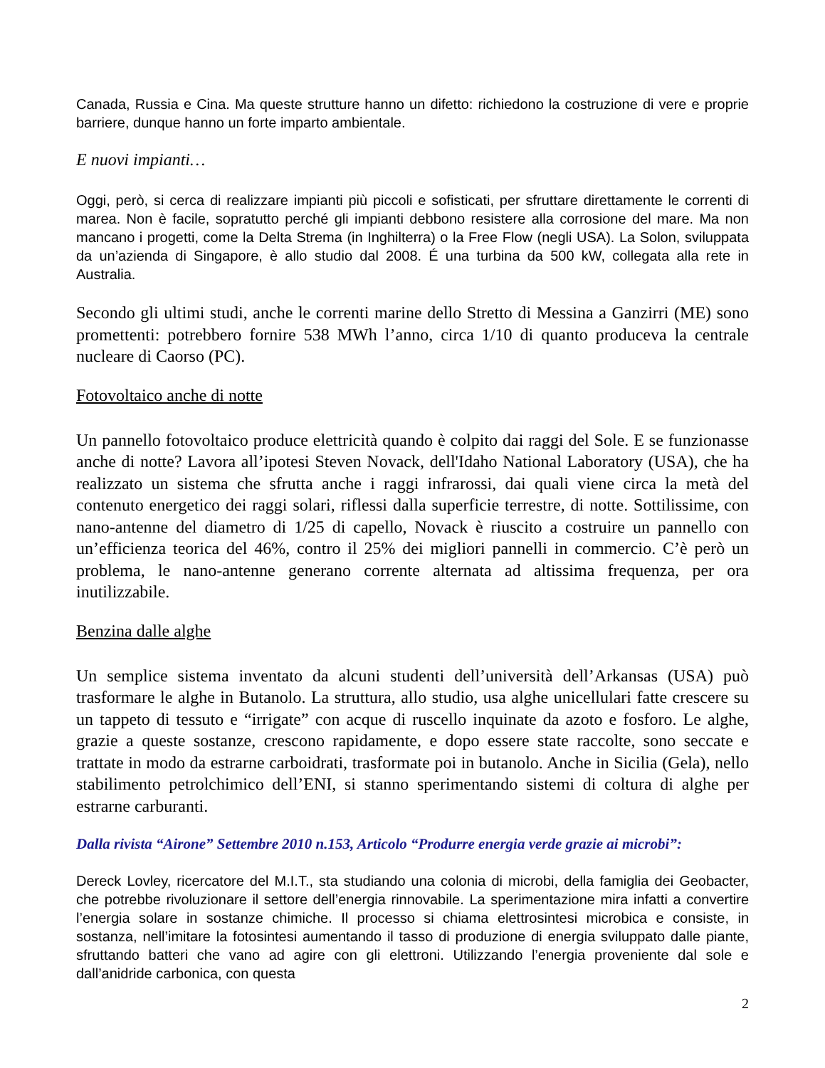Canada, Russia e Cina. Ma queste strutture hanno un difetto: richiedono la costruzione di vere e proprie barriere, dunque hanno un forte imparto ambientale.
E nuovi impianti…
Oggi, però, si cerca di realizzare impianti più piccoli e sofisticati, per sfruttare direttamente le correnti di marea. Non è facile, sopratutto perché gli impianti debbono resistere alla corrosione del mare. Ma non mancano i progetti, come la Delta Strema (in Inghilterra) o la Free Flow (negli USA). La Solon, sviluppata da un’azienda di Singapore, è allo studio dal 2008. É una turbina da 500 kW, collegata alla rete in Australia.
Secondo gli ultimi studi, anche le correnti marine dello Stretto di Messina a Ganzirri (ME) sono promettenti: potrebbero fornire 538 MWh l’anno, circa 1/10 di quanto produceva la centrale nucleare di Caorso (PC).
Fotovoltaico anche di notte
Un pannello fotovoltaico produce elettricità quando è colpito dai raggi del Sole. E se funzionasse anche di notte? Lavora all’ipotesi Steven Novack, dell'Idaho National Laboratory (USA), che ha realizzato un sistema che sfrutta anche i raggi infrarossi, dai quali viene circa la metà del contenuto energetico dei raggi solari, riflessi dalla superficie terrestre, di notte. Sottilissime, con nano-antenne del diametro di 1/25 di capello, Novack è riuscito a costruire un pannello con un’efficienza teorica del 46%, contro il 25% dei migliori pannelli in commercio. C’è però un problema, le nano-antenne generano corrente alternata ad altissima frequenza, per ora inutilizzabile.
Benzina dalle alghe
Un semplice sistema inventato da alcuni studenti dell’università dell’Arkansas (USA) può trasformare le alghe in Butanolo. La struttura, allo studio, usa alghe unicellulari fatte crescere su un tappeto di tessuto e “irrigate” con acque di ruscello inquinate da azoto e fosforo. Le alghe, grazie a queste sostanze, crescono rapidamente, e dopo essere state raccolte, sono seccate e trattate in modo da estrarne carboidrati, trasformate poi in butanolo. Anche in Sicilia (Gela), nello stabilimento petrolchimico dell’ENI, si stanno sperimentando sistemi di coltura di alghe per estrarne carburanti.
Dalla rivista “Airone” Settembre 2010 n.153, Articolo “Produrre energia verde grazie ai microbi”:
Dereck Lovley, ricercatore del M.I.T., sta studiando una colonia di microbi, della famiglia dei Geobacter, che potrebbe rivoluzionare il settore dell’energia rinnovabile. La sperimentazione mira infatti a convertire l’energia solare in sostanze chimiche. Il processo si chiama elettrosintesi microbica e consiste, in sostanza, nell’imitare la fotosintesi aumentando il tasso di produzione di energia sviluppato dalle piante, sfruttando batteri che vano ad agire con gli elettroni. Utilizzando l’energia proveniente dal sole e dall’anidride carbonica, con questa
2